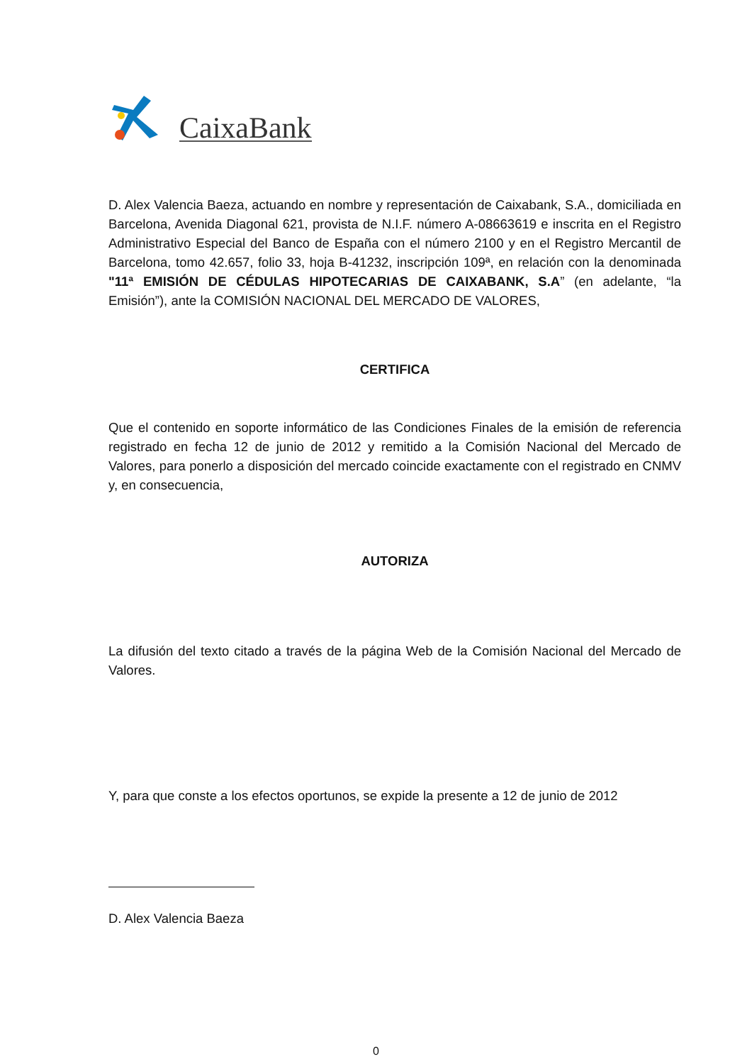CaixaBank
D. Alex Valencia Baeza, actuando en nombre y representación de Caixabank, S.A., domiciliada en Barcelona, Avenida Diagonal 621, provista de N.I.F. número A-08663619 e inscrita en el Registro Administrativo Especial del Banco de España con el número 2100 y en el Registro Mercantil de Barcelona, tomo 42.657, folio 33, hoja B-41232, inscripción 109ª, en relación con la denominada "11ª EMISIÓN DE CÉDULAS HIPOTECARIAS DE CAIXABANK, S.A” (en adelante, “la Emisión”), ante la COMISIÓN NACIONAL DEL MERCADO DE VALORES,
CERTIFICA
Que el contenido en soporte informático de las Condiciones Finales de la emisión de referencia registrado en fecha 12 de junio de 2012 y remitido a la Comisión Nacional del Mercado de Valores, para ponerlo a disposición del mercado coincide exactamente con el registrado en CNMV y, en consecuencia,
AUTORIZA
La difusión del texto citado a través de la página Web de la Comisión Nacional del Mercado de Valores.
Y, para que conste a los efectos oportunos, se expide la presente a 12 de junio de 2012
D. Alex Valencia Baeza
0